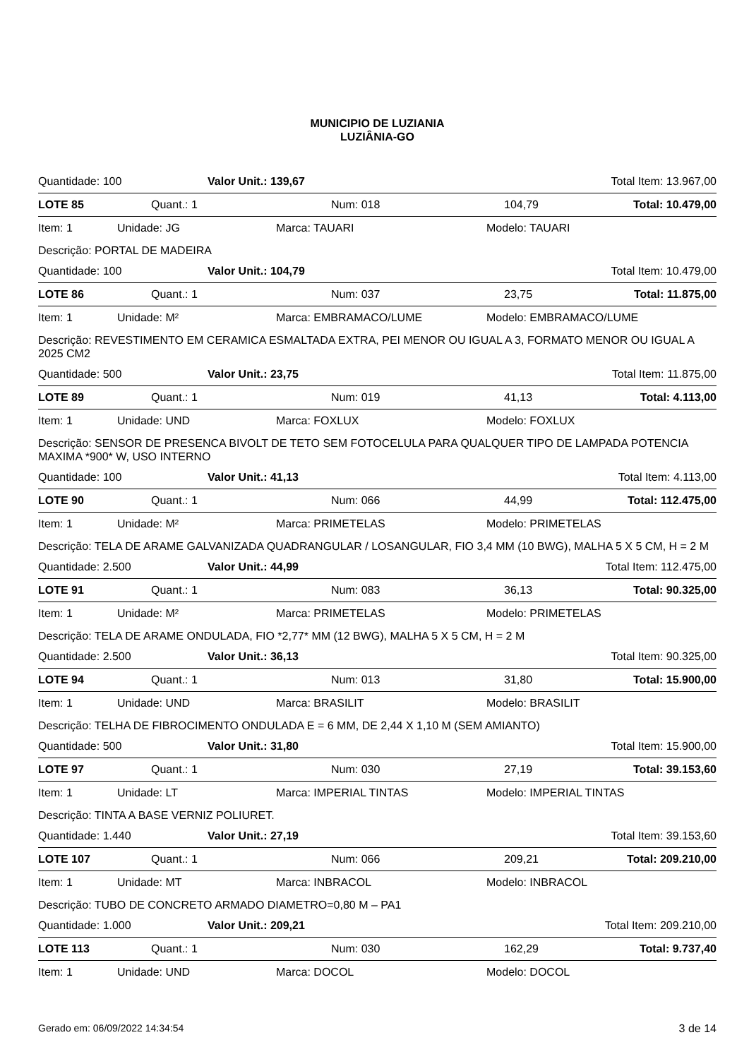MUNICIPIO DE LUZIANIA
LUZIÂNIA-GO
Quantidade: 100 Valor Unit.: 139,67 Total Item: 13.967,00
LOTE 85 Quant.: 1 Num: 018 104,79 Total: 10.479,00
Item: 1 Unidade: JG Marca: TAUARI Modelo: TAUARI
Descrição: PORTAL DE MADEIRA
Quantidade: 100 Valor Unit.: 104,79 Total Item: 10.479,00
LOTE 86 Quant.: 1 Num: 037 23,75 Total: 11.875,00
Item: 1 Unidade: M² Marca: EMBRAMACO/LUME Modelo: EMBRAMACO/LUME
Descrição: REVESTIMENTO EM CERAMICA ESMALTADA EXTRA, PEI MENOR OU IGUAL A 3, FORMATO MENOR OU IGUAL A 2025 CM2
Quantidade: 500 Valor Unit.: 23,75 Total Item: 11.875,00
LOTE 89 Quant.: 1 Num: 019 41,13 Total: 4.113,00
Item: 1 Unidade: UND Marca: FOXLUX Modelo: FOXLUX
Descrição: SENSOR DE PRESENCA BIVOLT DE TETO SEM FOTOCELULA PARA QUALQUER TIPO DE LAMPADA POTENCIA MAXIMA *900* W, USO INTERNO
Quantidade: 100 Valor Unit.: 41,13 Total Item: 4.113,00
LOTE 90 Quant.: 1 Num: 066 44,99 Total: 112.475,00
Item: 1 Unidade: M² Marca: PRIMETELAS Modelo: PRIMETELAS
Descrição: TELA DE ARAME GALVANIZADA QUADRANGULAR / LOSANGULAR, FIO 3,4 MM (10 BWG), MALHA 5 X 5 CM, H = 2 M
Quantidade: 2.500 Valor Unit.: 44,99 Total Item: 112.475,00
LOTE 91 Quant.: 1 Num: 083 36,13 Total: 90.325,00
Item: 1 Unidade: M² Marca: PRIMETELAS Modelo: PRIMETELAS
Descrição: TELA DE ARAME ONDULADA, FIO *2,77* MM (12 BWG), MALHA 5 X 5 CM, H = 2 M
Quantidade: 2.500 Valor Unit.: 36,13 Total Item: 90.325,00
LOTE 94 Quant.: 1 Num: 013 31,80 Total: 15.900,00
Item: 1 Unidade: UND Marca: BRASILIT Modelo: BRASILIT
Descrição: TELHA DE FIBROCIMENTO ONDULADA E = 6 MM, DE 2,44 X 1,10 M (SEM AMIANTO)
Quantidade: 500 Valor Unit.: 31,80 Total Item: 15.900,00
LOTE 97 Quant.: 1 Num: 030 27,19 Total: 39.153,60
Item: 1 Unidade: LT Marca: IMPERIAL TINTAS Modelo: IMPERIAL TINTAS
Descrição: TINTA A BASE VERNIZ POLIURET.
Quantidade: 1.440 Valor Unit.: 27,19 Total Item: 39.153,60
LOTE 107 Quant.: 1 Num: 066 209,21 Total: 209.210,00
Item: 1 Unidade: MT Marca: INBRACOL Modelo: INBRACOL
Descrição: TUBO DE CONCRETO ARMADO DIAMETRO=0,80 M – PA1
Quantidade: 1.000 Valor Unit.: 209,21 Total Item: 209.210,00
LOTE 113 Quant.: 1 Num: 030 162,29 Total: 9.737,40
Item: 1 Unidade: UND Marca: DOCOL Modelo: DOCOL
Gerado em: 06/09/2022 14:34:54 3 de 14